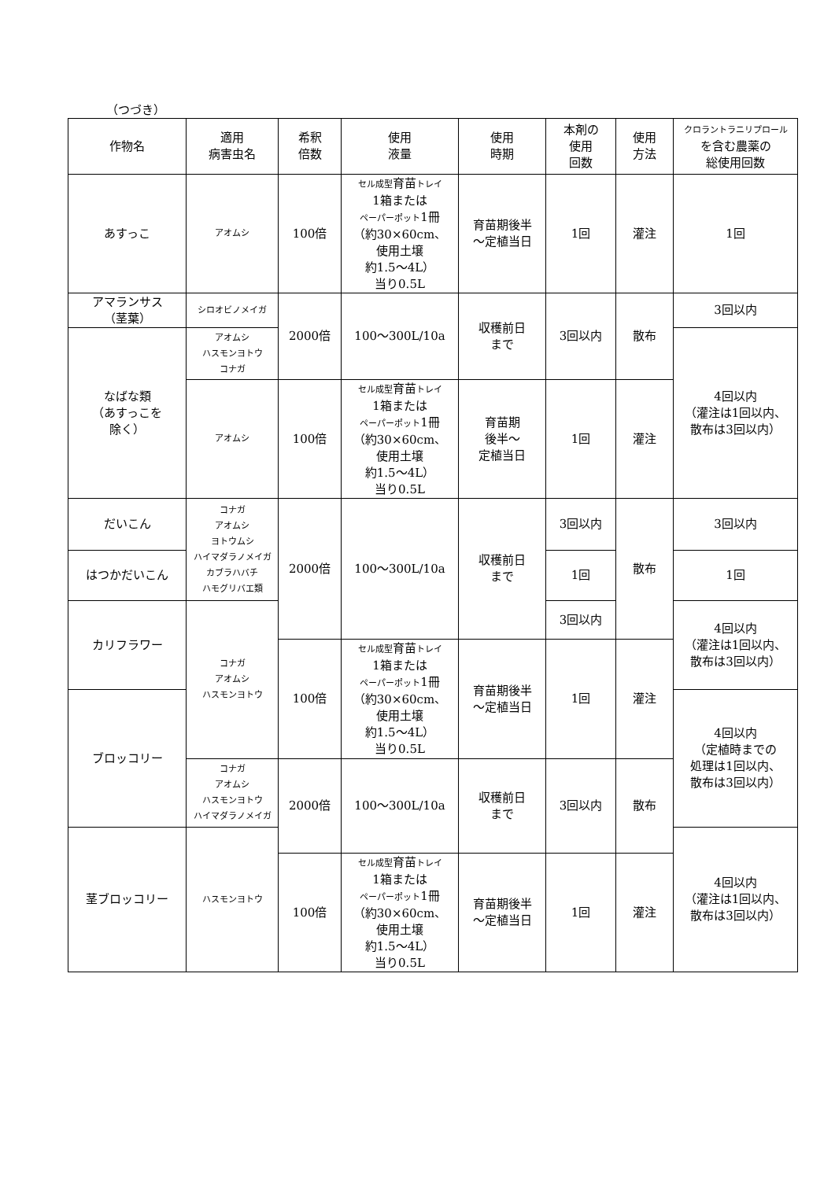（つづき）
| 作物名 | 適用 病害虫名 | 希釈 倍数 | 使用 液量 | 使用 時期 | 本剤の 使用 回数 | 使用 方法 | クロラントラニリプロール を含む農薬の 総使用回数 |
| --- | --- | --- | --- | --- | --- | --- | --- |
| あすっこ | アオムシ | 100倍 | セル成型 育苗 トレイ 1箱または ペーパーポット 1冊 （約30×60cm、 使用土壌 約1.5～4L） 当り0.5L | 育苗期後半 ～定植当日 | 1回 | 灌注 | 1回 |
| アマランサス （茎葉） | シロオビノメイガ | 2000倍 | 100～300L/10a | 収穫前日 まで | 3回以内 | 散布 | 3回以内 |
| なばな類 （あすっこを 除く） | アオムシ ハスモンヨトウ コナガ | | | | | | 4回以内 （灌注は1回以内、 散布は3回以内） |
| | アオムシ | 100倍 | セル成型 育苗 トレイ 1箱または ペーパーポット 1冊 （約30×60cm、 使用土壌 約1.5～4L） 当り0.5L | 育苗期 後半～ 定植当日 | 1回 | 灌注 | |
| だいこん | コナガ アオムシ ヨトウムシ ハイマダラノメイガ カブラハバチ ハモグリバエ類 | 2000倍 | 100～300L/10a | 収穫前日 まで | 3回以内 | 散布 | 3回以内 |
| はつかだいこん | | | | | 1回 | | 1回 |
| カリフラワー | コナガ アオムシ ハスモンヨトウ | | | | 3回以内 | | 4回以内 （灌注は1回以内、 散布は3回以内） |
| | | 100倍 | セル成型 育苗 トレイ 1箱または ペーパーポット 1冊 （約30×60cm、 使用土壌 約1.5～4L） 当り0.5L | 育苗期後半 ～定植当日 | 1回 | 灌注 | |
| ブロッコリー | | | | | | | 4回以内 （定植時までの 処理は1回以内、 散布は3回以内） |
| | コナガ アオムシ ハスモンヨトウ ハイマダラノメイガ | 2000倍 | 100～300L/10a | 収穫前日 まで | 3回以内 | 散布 | |
| 茎ブロッコリー | ハスモンヨトウ | | | | | | 4回以内 （灌注は1回以内、 散布は3回以内） |
| | | 100倍 | セル成型 育苗 トレイ 1箱または ペーパーポット 1冊 （約30×60cm、 使用土壌 約1.5～4L） 当り0.5L | 育苗期後半 ～定植当日 | 1回 | 灌注 | |